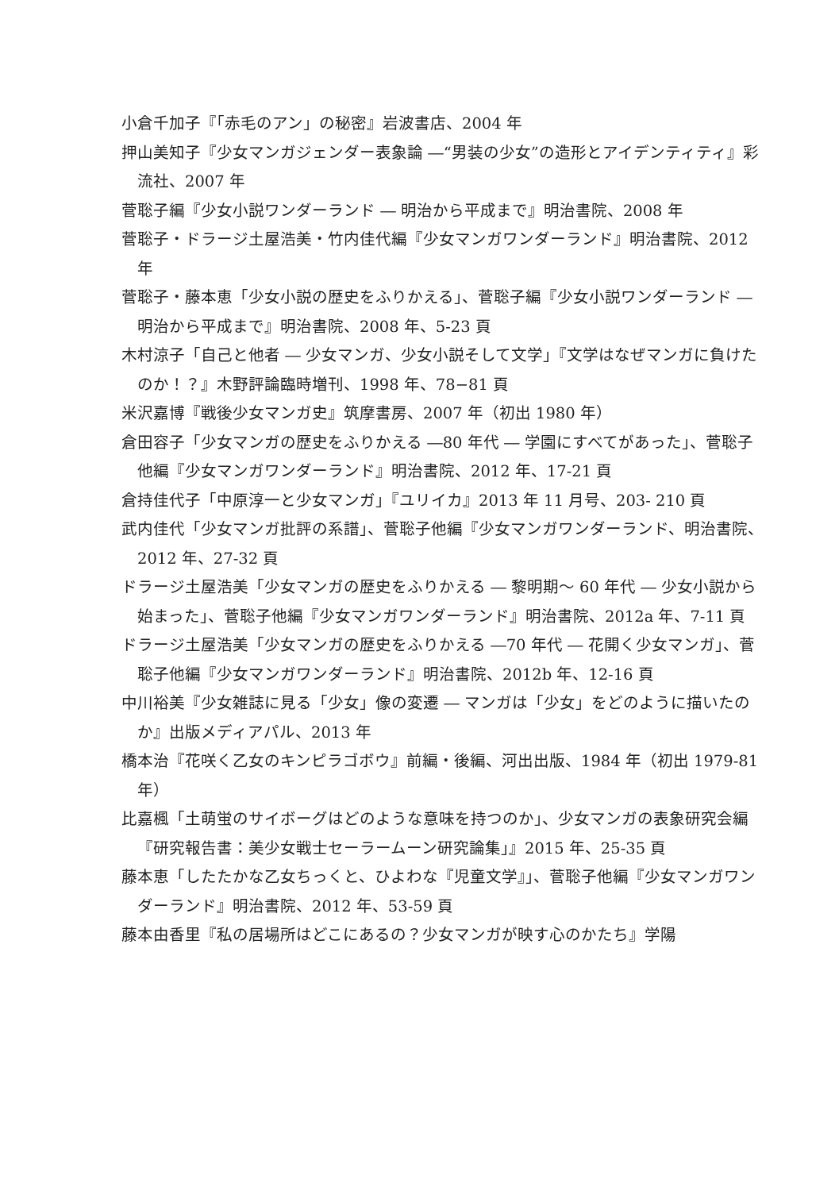小倉千加子『「赤毛のアン」の秘密』岩波書店、2004 年
押山美知子『少女マンガジェンダー表象論 ―“男装の少女”の造形とアイデンティティ』彩流社、2007 年
菅聡子編『少女小説ワンダーランド ― 明治から平成まで』明治書院、2008 年
菅聡子・ドラージ土屋浩美・竹内佳代編『少女マンガワンダーランド』明治書院、2012 年
菅聡子・藤本恵「少女小説の歴史をふりかえる」、菅聡子編『少女小説ワンダーランド ― 明治から平成まで』明治書院、2008 年、5-23 頁
木村涼子「自己と他者 ― 少女マンガ、少女小説そして文学」『文学はなぜマンガに負けたのか！？』木野評論臨時増刊、1998 年、78−81 頁
米沢嘉博『戦後少女マンガ史』筑摩書房、2007 年（初出 1980 年）
倉田容子「少女マンガの歴史をふりかえる ―80 年代 ― 学園にすべてがあった」、菅聡子他編『少女マンガワンダーランド』明治書院、2012 年、17-21 頁
倉持佳代子「中原淳一と少女マンガ」『ユリイカ』2013 年 11 月号、203- 210 頁
武内佳代「少女マンガ批評の系譜」、菅聡子他編『少女マンガワンダーランド、明治書院、2012 年、27-32 頁
ドラージ土屋浩美「少女マンガの歴史をふりかえる ― 黎明期〜 60 年代 ― 少女小説から始まった」、菅聡子他編『少女マンガワンダーランド』明治書院、2012a 年、7-11 頁
ドラージ土屋浩美「少女マンガの歴史をふりかえる ―70 年代 ― 花開く少女マンガ」、菅聡子他編『少女マンガワンダーランド』明治書院、2012b 年、12-16 頁
中川裕美『少女雑誌に見る「少女」像の変遷 ― マンガは「少女」をどのように描いたのか』出版メディアパル、2013 年
橋本治『花咲く乙女のキンピラゴボウ』前編・後編、河出出版、1984 年（初出 1979-81 年）
比嘉楓「土萌蛍のサイボーグはどのような意味を持つのか」、少女マンガの表象研究会編『研究報告書：美少女戦士セーラームーン研究論集」』2015 年、25-35 頁
藤本恵「したたかな乙女ちっくと、ひよわな『児童文学』」、菅聡子他編『少女マンガワンダーランド』明治書院、2012 年、53-59 頁
藤本由香里『私の居場所はどこにあるの？少女マンガが映す心のかたち』学陽